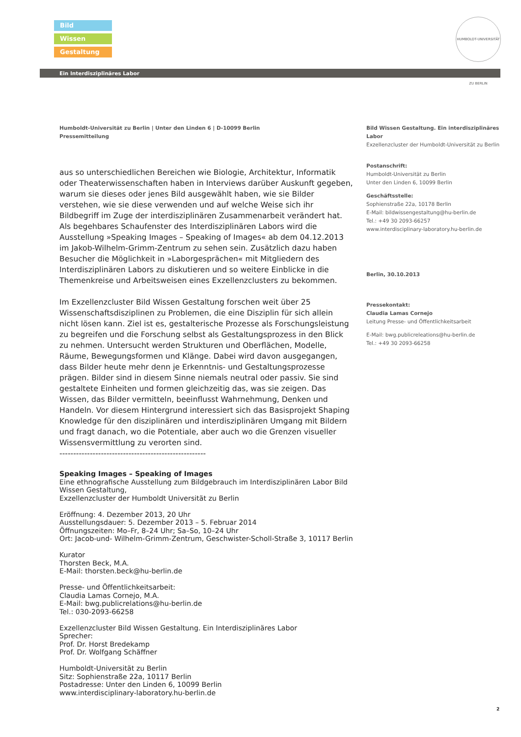Bild
Wissen
Gestaltung
HUMBOLDT-UNIVERSITÄT ZU BERLIN
Ein Interdisziplinäres Labor
Humboldt-Universität zu Berlin | Unter den Linden 6 | D-10099 Berlin
Pressemitteilung
Bild Wissen Gestaltung. Ein interdisziplinäres Labor
Exzellenzcluster der Humboldt-Universität zu Berlin
Postanschrift:
Humboldt-Universität zu Berlin
Unter den Linden 6, 10099 Berlin
Geschäftsstelle:
Sophienstraße 22a, 10178 Berlin
E-Mail: bildwissengestaltung@hu-berlin.de
Tel.: +49 30 2093-66257
www.interdisciplinary-laboratory.hu-berlin.de
Berlin, 30.10.2013
Pressekontakt:
Claudia Lamas Cornejo
Leitung Presse- und Öffentlichkeitsarbeit
E-Mail: bwg.publicreleations@hu-berlin.de
Tel.: +49 30 2093-66258
aus so unterschiedlichen Bereichen wie Biologie, Architektur, Informatik oder Theaterwissenschaften haben in Interviews darüber Auskunft gegeben, warum sie dieses oder jenes Bild ausgewählt haben, wie sie Bilder verstehen, wie sie diese verwenden und auf welche Weise sich ihr Bildbegriff im Zuge der interdisziplinären Zusammenarbeit verändert hat.
Als begehbares Schaufenster des Interdisziplinären Labors wird die Ausstellung »Speaking Images – Speaking of Images« ab dem 04.12.2013 im Jakob-Wilhelm-Grimm-Zentrum zu sehen sein. Zusätzlich dazu haben Besucher die Möglichkeit in »Laborgesprächen« mit Mitgliedern des Interdisziplinären Labors zu diskutieren und so weitere Einblicke in die Themenkreise und Arbeitsweisen eines Exzellenzclusters zu bekommen.
Im Exzellenzcluster Bild Wissen Gestaltung forschen weit über 25 Wissenschaftsdisziplinen zu Problemen, die eine Disziplin für sich allein nicht lösen kann. Ziel ist es, gestalterische Prozesse als Forschungsleistung zu begreifen und die Forschung selbst als Gestaltungsprozess in den Blick zu nehmen. Untersucht werden Strukturen und Oberflächen, Modelle, Räume, Bewegungsformen und Klänge. Dabei wird davon ausgegangen, dass Bilder heute mehr denn je Erkenntnis- und Gestaltungsprozesse prägen. Bilder sind in diesem Sinne niemals neutral oder passiv. Sie sind gestaltete Einheiten und formen gleichzeitig das, was sie zeigen. Das Wissen, das Bilder vermitteln, beeinflusst Wahrnehmung, Denken und Handeln. Vor diesem Hintergrund interessiert sich das Basisprojekt Shaping Knowledge für den disziplinären und interdisziplinären Umgang mit Bildern und fragt danach, wo die Potentiale, aber auch wo die Grenzen visueller Wissensvermittlung zu verorten sind.
-----------------------------------------------------
Speaking Images – Speaking of Images
Eine ethnografische Ausstellung zum Bildgebrauch im Interdisziplinären Labor Bild Wissen Gestaltung,
Exzellenzcluster der Humboldt Universität zu Berlin
Eröffnung: 4. Dezember 2013, 20 Uhr
Ausstellungsdauer: 5. Dezember 2013 – 5. Februar 2014
Öffnungszeiten: Mo–Fr, 8–24 Uhr; Sa–So, 10–24 Uhr
Ort: Jacob-und- Wilhelm-Grimm-Zentrum, Geschwister-Scholl-Straße 3, 10117 Berlin
Kurator
Thorsten Beck, M.A.
E-Mail: thorsten.beck@hu-berlin.de
Presse- und Öffentlichkeitsarbeit:
Claudia Lamas Cornejo, M.A.
E-Mail: bwg.publicrelations@hu-berlin.de
Tel.: 030-2093-66258
Exzellenzcluster Bild Wissen Gestaltung. Ein Interdisziplinäres Labor
Sprecher:
Prof. Dr. Horst Bredekamp
Prof. Dr. Wolfgang Schäffner
Humboldt-Universität zu Berlin
Sitz: Sophienstraße 22a, 10117 Berlin
Postadresse: Unter den Linden 6, 10099 Berlin
www.interdisciplinary-laboratory.hu-berlin.de
2